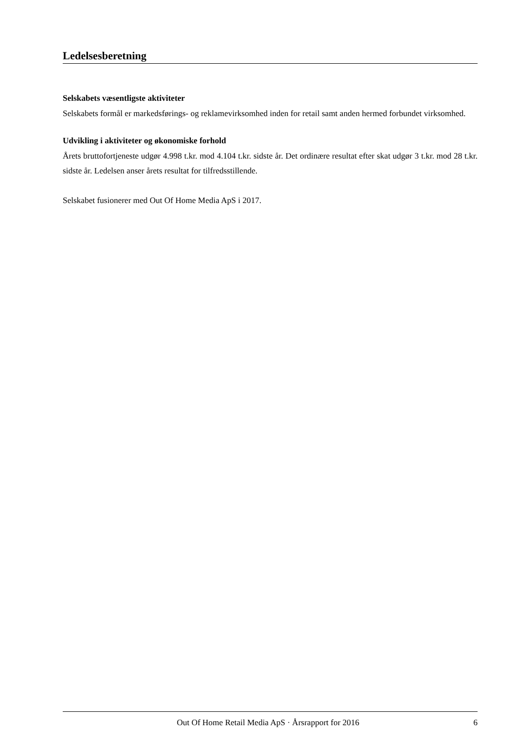Ledelsesberetning
Selskabets væsentligste aktiviteter
Selskabets formål er markedsførings- og reklamevirksomhed inden for retail samt anden hermed forbundet virksomhed.
Udvikling i aktiviteter og økonomiske forhold
Årets bruttofortjeneste udgør 4.998 t.kr. mod 4.104 t.kr. sidste år. Det ordinære resultat efter skat udgør 3 t.kr. mod 28 t.kr. sidste år. Ledelsen anser årets resultat for tilfredsstillende.
Selskabet fusionerer med Out Of Home Media ApS i 2017.
Out Of Home Retail Media ApS · Årsrapport for 2016 6